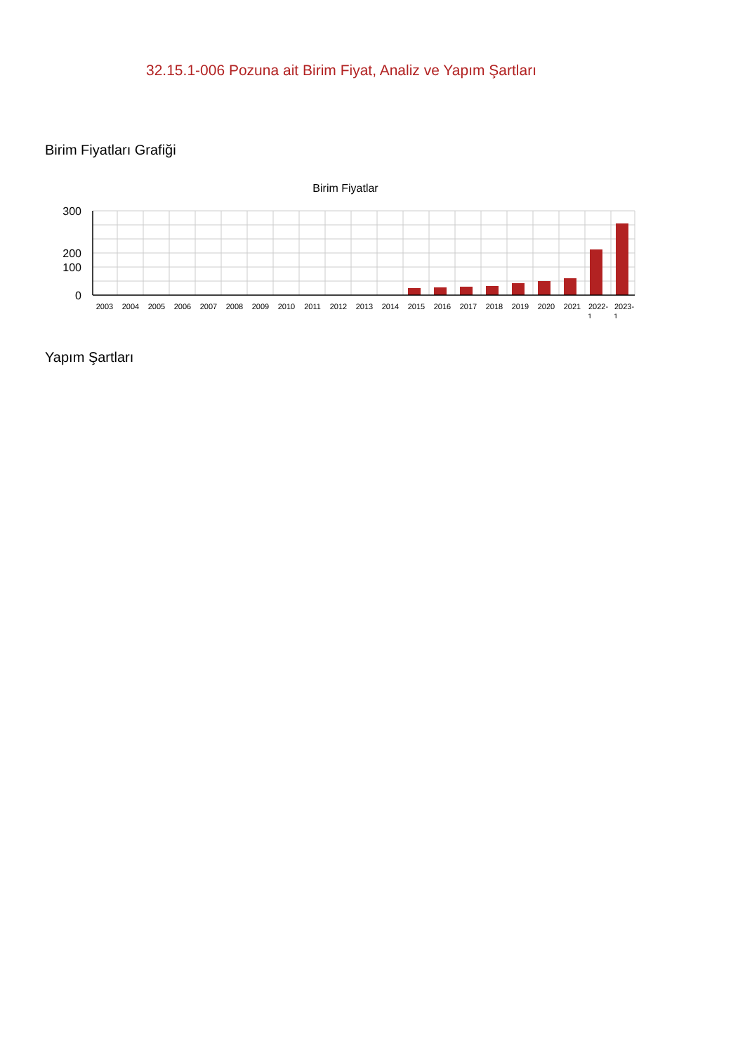32.15.1-006 Pozuna ait Birim Fiyat, Analiz ve Yapım Şartları
Birim Fiyatları Grafiği
Birim Fiyatlar
300
200
100
0
2003
2004
2005
2006
2007
2008
2009
2010
2011
2012
2013
2014
2015
2016
2017
2018
2019
2020
2021
2022-
1
2023-
1
Yapım Şartları